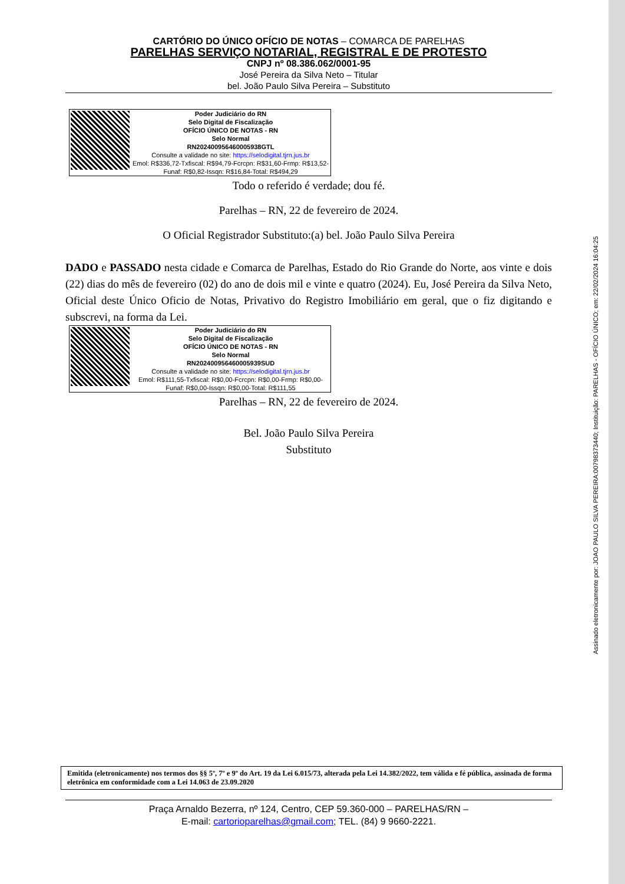Assinado eletronicamente por: JOAO PAULO SILVA PEREIRA:00798373440; Instituição: PARELHAS - OFÍCIO ÚNICO; em: 22/02/2024 16:04:25
CARTÓRIO DO ÚNICO OFÍCIO DE NOTAS – COMARCA DE PARELHAS
PARELHAS SERVIÇO NOTARIAL, REGISTRAL E DE PROTESTO
CNPJ nº 08.386.062/0001-95
José Pereira da Silva Neto – Titular
bel. João Paulo Silva Pereira – Substituto
Poder Judiciário do RN
Selo Digital de Fiscalização
OFÍCIO ÚNICO DE NOTAS - RN
Selo Normal
RN202400956460005938GTL
Consulte a validade no site: https://selodigital.tjrn.jus.br
Emol: R$336,72-Txfiscal: R$94,79-Fcrcpn: R$31,60-Frmp: R$13,52-Funaf: R$0,82-Issqn: R$16,84-Total: R$494,29
Todo o referido é verdade; dou fé.
Parelhas – RN, 22 de fevereiro de 2024.
O Oficial Registrador Substituto:(a) bel. João Paulo Silva Pereira
DADO e PASSADO nesta cidade e Comarca de Parelhas, Estado do Rio Grande do Norte, aos vinte e dois (22) dias do mês de fevereiro (02) do ano de dois mil e vinte e quatro (2024). Eu, José Pereira da Silva Neto, Oficial deste Único Oficio de Notas, Privativo do Registro Imobiliário em geral, que o fiz digitando e subscrevi, na forma da Lei.
Poder Judiciário do RN
Selo Digital de Fiscalização
OFÍCIO ÚNICO DE NOTAS - RN
Selo Normal
RN202400956460005939SUD
Consulte a validade no site: https://selodigital.tjrn.jus.br
Emol: R$111,55-Txfiscal: R$0,00-Fcrcpn: R$0,00-Frmp: R$0,00-Funaf: R$0,00-Issqn: R$0,00-Total: R$111,55
Parelhas – RN, 22 de fevereiro de 2024.
Bel. João Paulo Silva Pereira
Substituto
Emitida (eletronicamente) nos termos dos §§ 5º, 7º e 9º do Art. 19 da Lei 6.015/73, alterada pela Lei 14.382/2022, tem válida e fé pública, assinada de forma eletrônica em conformidade com a Lei 14.063 de 23.09.2020
Praça Arnaldo Bezerra, nº 124, Centro, CEP 59.360-000 – PARELHAS/RN –
E-mail: cartorioparelhas@gmail.com; TEL. (84) 9 9660-2221.